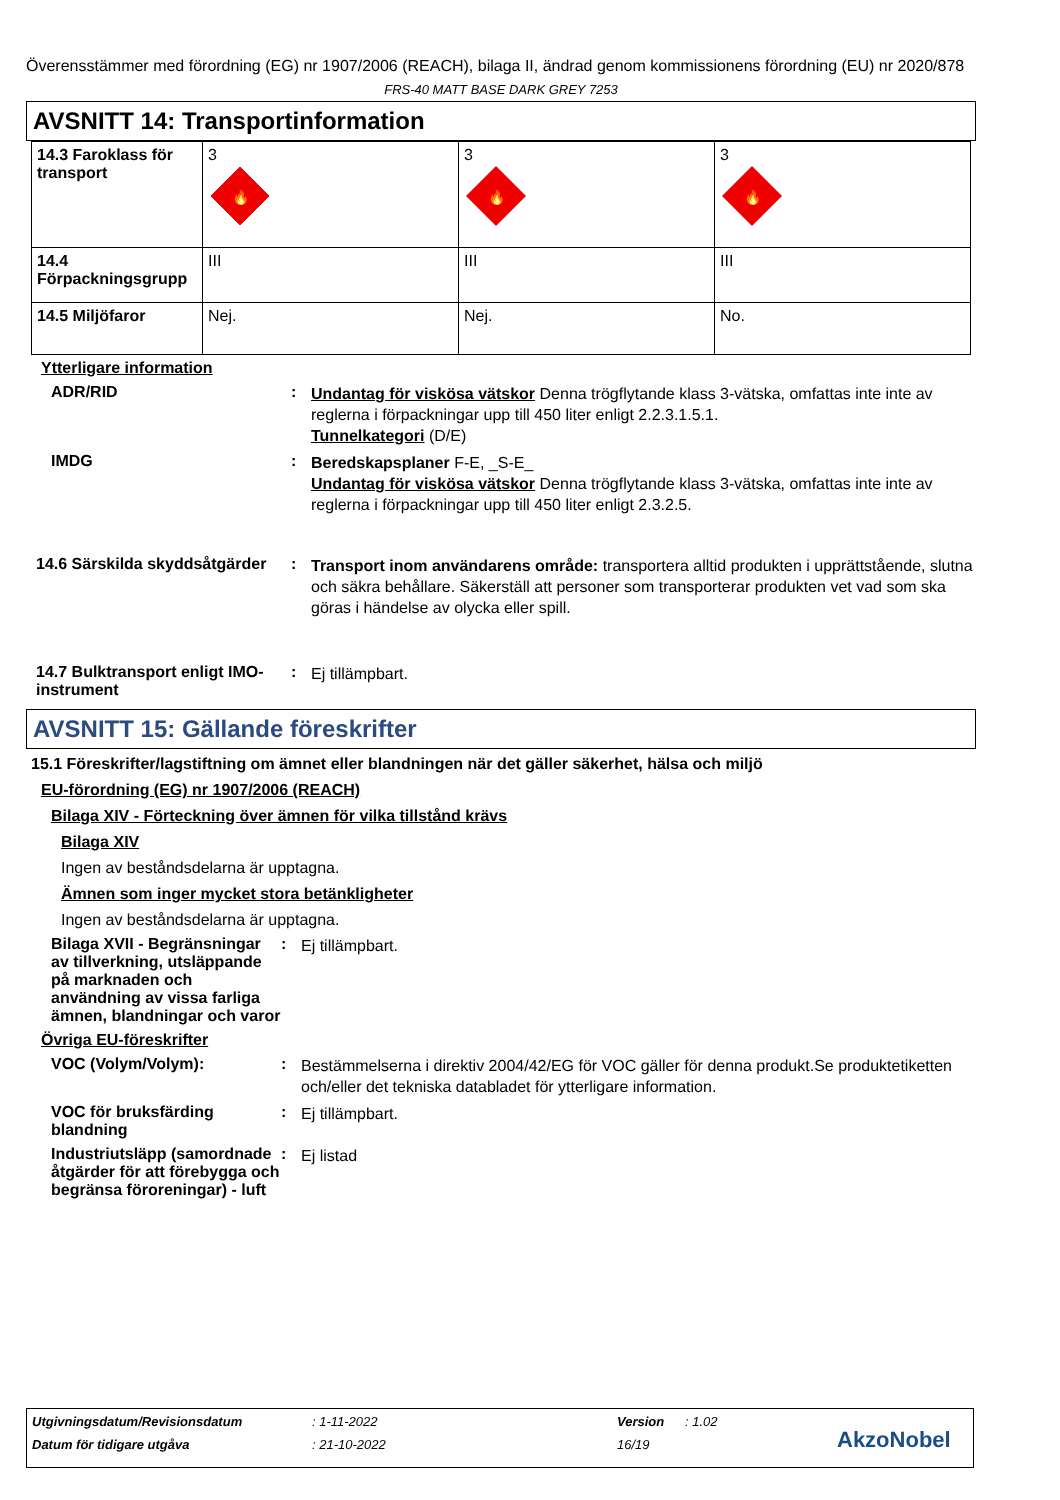Överensstämmer med förordning (EG) nr 1907/2006 (REACH), bilaga II, ändrad genom kommissionens förordning (EU) nr 2020/878
FRS-40 MATT BASE DARK GREY 7253
AVSNITT 14: Transportinformation
| 14.3 Faroklass för transport | 3 🔥 | 3 🔥 | 3 🔥 |
| 14.4 Förpackningsgrupp | III | III | III |
| 14.5 Miljöfaror | Nej. | Nej. | No. |
Ytterligare information
ADR/RID :
Undantag för viskösa vätskor Denna trögflytande klass 3-vätska, omfattas inte inte av reglerna i förpackningar upp till 450 liter enligt 2.2.3.1.5.1.
Tunnelkategori (D/E)
IMDG :
Beredskapsplaner F-E, _S-E_
Undantag för viskösa vätskor Denna trögflytande klass 3-vätska, omfattas inte inte av reglerna i förpackningar upp till 450 liter enligt 2.3.2.5.
14.6 Särskilda skyddsåtgärder
:
Transport inom användarens område: transportera alltid produkten i upprättstående, slutna och säkra behållare. Säkerställ att personer som transporterar produkten vet vad som ska göras i händelse av olycka eller spill.
14.7 Bulktransport enligt IMO-instrument
:
Ej tillämpbart.
AVSNITT 15: Gällande föreskrifter
15.1 Föreskrifter/lagstiftning om ämnet eller blandningen när det gäller säkerhet, hälsa och miljö
EU-förordning (EG) nr 1907/2006 (REACH)
Bilaga XIV - Förteckning över ämnen för vilka tillstånd krävs
Bilaga XIV
Ingen av beståndsdelarna är upptagna.
Ämnen som inger mycket stora betänkligheter
Ingen av beståndsdelarna är upptagna.
Bilaga XVII - Begränsningar av tillverkning, utsläppande på marknaden och användning av vissa farliga ämnen, blandningar och varor
:
Ej tillämpbart.
Övriga EU-föreskrifter
VOC (Volym/Volym): :
Bestämmelserna i direktiv 2004/42/EG för VOC gäller för denna produkt.Se produktetiketten och/eller det tekniska databladet för ytterligare information.
VOC för bruksfärding blandning
:
Ej tillämpbart.
Industriutsläpp (samordnade åtgärder för att förebygga och begränsa föroreningar) - luft
:
Ej listad
Utgivningsdatum/Revisionsdatum: 1-11-2022 Version: 1.02
Datum för tidigare utgåva: 21-10-2022 16/19 AkzoNobel